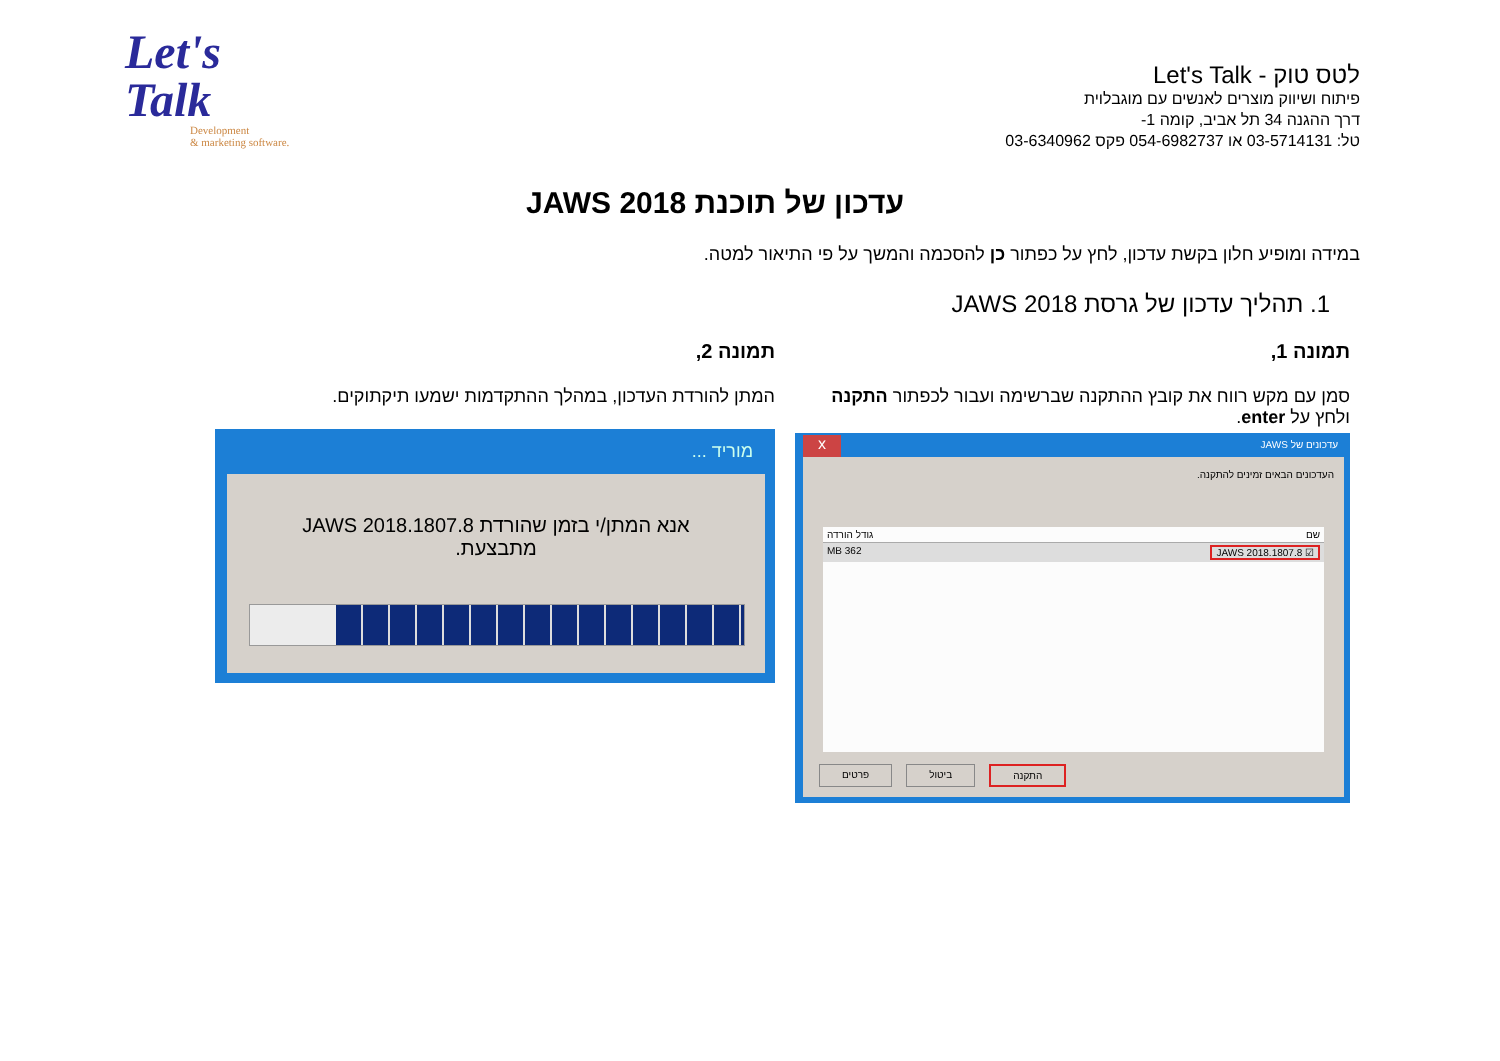Let's
Talk
Development
& marketing software.
לטס טוק - Let's Talk
פיתוח ושיווק מוצרים לאנשים עם מוגבלוית
דרך ההגנה 34 תל אביב, קומה 1-
טל: 03-5714131 או 054-6982737 פקס 03-6340962
עדכון של תוכנת JAWS 2018
במידה ומופיע חלון בקשת עדכון, לחץ על כפתור כן להסכמה והמשך על פי התיאור למטה.
1. תהליך עדכון של גרסת JAWS 2018
תמונה 1, תמונה 2,
סמן עם מקש רווח את קובץ ההתקנה שברשימה ועבור לכפתור התקנה ולחץ על enter.
המתן להורדת העדכון, במהלך ההתקדמות ישמעו תיקתוקים.
x עדכונים של JAWS
העדכונים הבאים זמינים להתקנה.
גודל הורדה שם
MB 362 JAWS 2018.1807.8 ☑
פרטים ביטול התקנה
מוריד ...
אנא המתן/י בזמן שהורדת JAWS 2018.1807.8 מתבצעת.